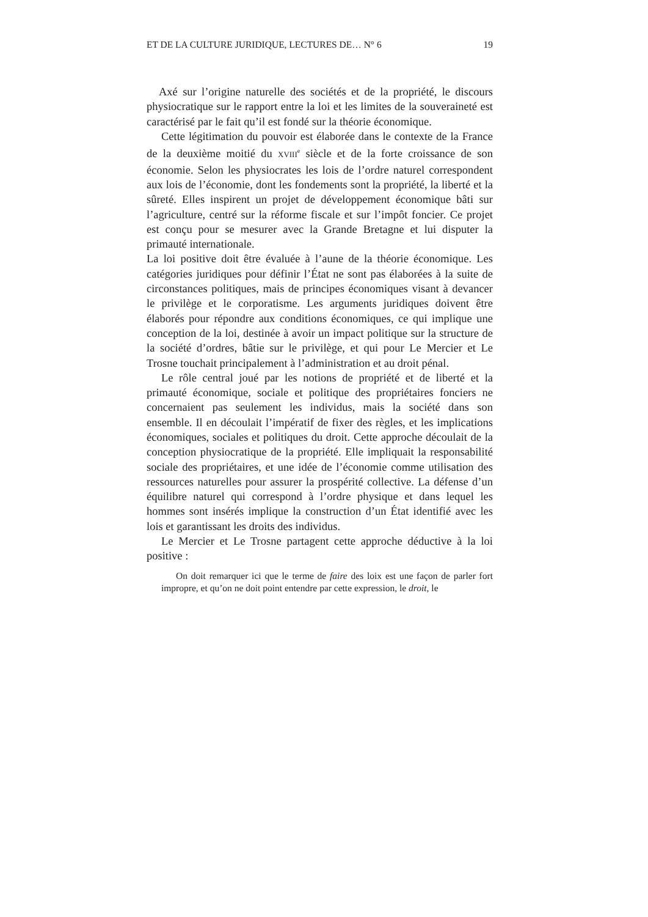ET DE LA CULTURE JURIDIQUE, LECTURES DE… N° 6 19
Axé sur l’origine naturelle des sociétés et de la propriété, le discours physiocratique sur le rapport entre la loi et les limites de la souveraineté est caractérisé par le fait qu’il est fondé sur la théorie économique.
Cette légitimation du pouvoir est élaborée dans le contexte de la France de la deuxième moitié du XVIII<sup>e</sup> siècle et de la forte croissance de son économie. Selon les physiocrates les lois de l’ordre naturel correspondent aux lois de l’économie, dont les fondements sont la propriété, la liberté et la sûreté. Elles inspirent un projet de développement économique bâti sur l’agriculture, centré sur la réforme fiscale et sur l’impôt foncier. Ce projet est conçu pour se mesurer avec la Grande Bretagne et lui disputer la primauté internationale.
La loi positive doit être évaluée à l’aune de la théorie économique. Les catégories juridiques pour définir l’État ne sont pas élaborées à la suite de circonstances politiques, mais de principes économiques visant à devancer le privilège et le corporatisme. Les arguments juridiques doivent être élaborés pour répondre aux conditions économiques, ce qui implique une conception de la loi, destinée à avoir un impact politique sur la structure de la société d’ordres, bâtie sur le privilège, et qui pour Le Mercier et Le Trosne touchait principalement à l’administration et au droit pénal.
Le rôle central joué par les notions de propriété et de liberté et la primauté économique, sociale et politique des propriétaires fonciers ne concernaient pas seulement les individus, mais la société dans son ensemble. Il en découlait l’impératif de fixer des règles, et les implications économiques, sociales et politiques du droit. Cette approche découlait de la conception physiocratique de la propriété. Elle impliquait la responsabilité sociale des propriétaires, et une idée de l’économie comme utilisation des ressources naturelles pour assurer la prospérité collective. La défense d’un équilibre naturel qui correspond à l’ordre physique et dans lequel les hommes sont insérés implique la construction d’un État identifié avec les lois et garantissant les droits des individus.
Le Mercier et Le Trosne partagent cette approche déductive à la loi positive :
On doit remarquer ici que le terme de faire des loix est une façon de parler fort impropre, et qu’on ne doit point entendre par cette expression, le droit, le